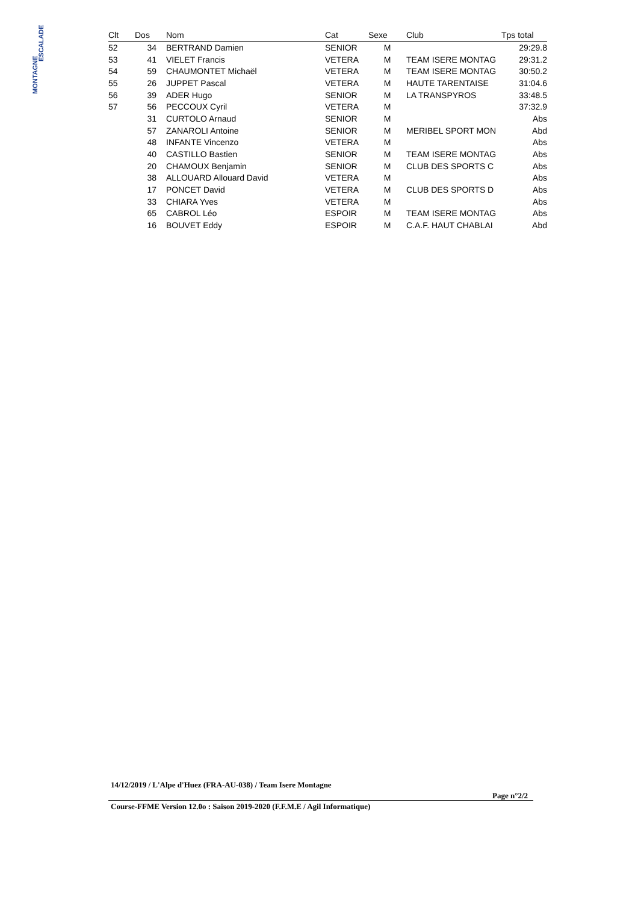MONTAGNE
ESCALADE
| Clt | Dos | Nom | Cat | Sexe | Club | Tps total |
| --- | --- | --- | --- | --- | --- | --- |
| 52 | 34 | BERTRAND Damien | SENIOR | M | | 29:29.8 |
| 53 | 41 | VIELET Francis | VETERA | M | TEAM ISERE MONTAG | 29:31.2 |
| 54 | 59 | CHAUMONTET Michaël | VETERA | M | TEAM ISERE MONTAG | 30:50.2 |
| 55 | 26 | JUPPET Pascal | VETERA | M | HAUTE TARENTAISE | 31:04.6 |
| 56 | 39 | ADER Hugo | SENIOR | M | LA TRANSPYROS | 33:48.5 |
| 57 | 56 | PECCOUX Cyril | VETERA | M | | 37:32.9 |
| | 31 | CURTOLO Arnaud | SENIOR | M | | Abs |
| | 57 | ZANAROLI Antoine | SENIOR | M | MERIBEL SPORT MON | Abd |
| | 48 | INFANTE Vincenzo | VETERA | M | | Abs |
| | 40 | CASTILLO Bastien | SENIOR | M | TEAM ISERE MONTAG | Abs |
| | 20 | CHAMOUX Benjamin | SENIOR | M | CLUB DES SPORTS C | Abs |
| | 38 | ALLOUARD Allouard David | VETERA | M | | Abs |
| | 17 | PONCET David | VETERA | M | CLUB DES SPORTS D | Abs |
| | 33 | CHIARA Yves | VETERA | M | | Abs |
| | 65 | CABROL Léo | ESPOIR | M | TEAM ISERE MONTAG | Abs |
| | 16 | BOUVET Eddy | ESPOIR | M | C.A.F. HAUT CHABLAI | Abd |
14/12/2019 / L'Alpe d'Huez (FRA-AU-038) / Team Isere Montagne
Page n°2/2
Course-FFME Version 12.0o : Saison 2019-2020 (F.F.M.E / Agil Informatique)